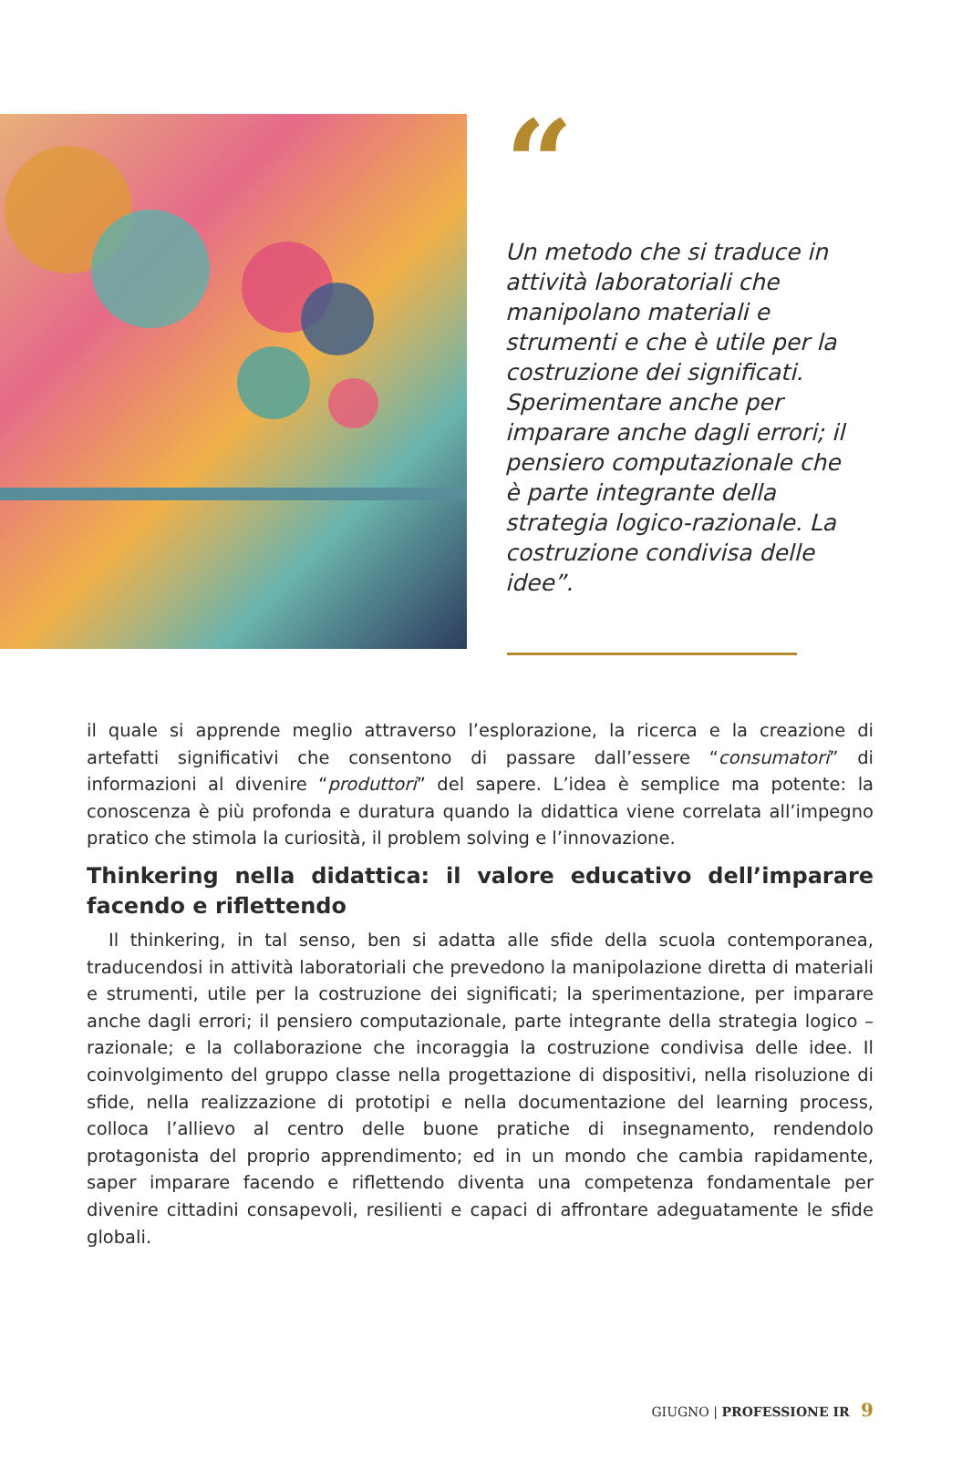“
Un metodo che si traduce in attività laboratoriali che manipolano materiali e strumenti e che è utile per la costruzione dei significati. Sperimentare anche per imparare anche dagli errori; il pensiero computazionale che è parte integrante della strategia logico-razionale. La costruzione condivisa delle idee”.
il quale si apprende meglio attraverso l’esplorazione, la ricerca e la creazione di artefatti significativi che consentono di passare dall’essere “consumatori” di informazioni al divenire “produttori” del sapere. L’idea è semplice ma potente: la conoscenza è più profonda e duratura quando la didattica viene correlata all’impegno pratico che stimola la curiosità, il problem solving e l’innovazione.
Thinkering nella didattica: il valore educativo dell’imparare facendo e riflettendo
Il thinkering, in tal senso, ben si adatta alle sfide della scuola contemporanea, traducendosi in attività laboratoriali che prevedono la manipolazione diretta di materiali e strumenti, utile per la costruzione dei significati; la sperimentazione, per imparare anche dagli errori; il pensiero computazionale, parte integrante della strategia logico – razionale; e la collaborazione che incoraggia la costruzione condivisa delle idee. Il coinvolgimento del gruppo classe nella progettazione di dispositivi, nella risoluzione di sfide, nella realizzazione di prototipi e nella documentazione del learning process, colloca l’allievo al centro delle buone pratiche di insegnamento, rendendolo protagonista del proprio apprendimento; ed in un mondo che cambia rapidamente, saper imparare facendo e riflettendo diventa una competenza fondamentale per divenire cittadini consapevoli, resilienti e capaci di affrontare adeguatamente le sfide globali.
GIUGNO | PROFESSIONE IR 9